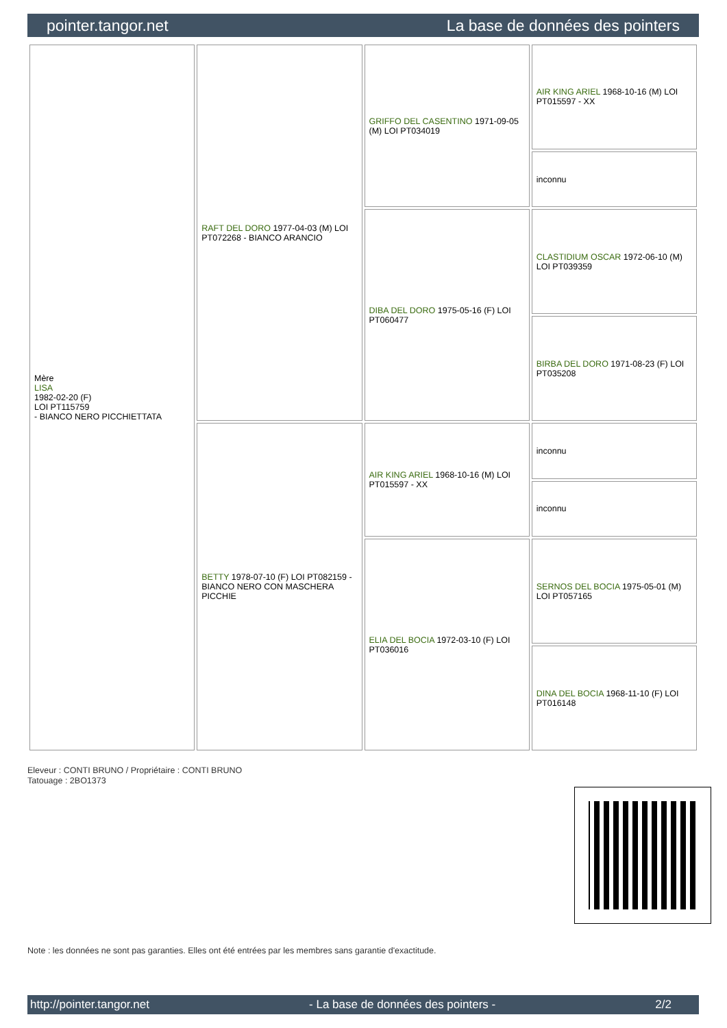pointer.tangor.net La base de données des pointers
| Mère LISA 1982-02-20 (F) LOI PT115759 - BIANCO NERO PICCHIETTATA | RAFT DEL DORO 1977-04-03 (M) LOI PT072268 - BIANCO ARANCIO | GRIFFO DEL CASENTINO 1971-09-05 (M) LOI PT034019 | AIR KING ARIEL 1968-10-16 (M) LOI PT015597 - XX |
| | | | inconnu |
| | | DIBA DEL DORO 1975-05-16 (F) LOI PT060477 | CLASTIDIUM OSCAR 1972-06-10 (M) LOI PT039359 |
| | | | BIRBA DEL DORO 1971-08-23 (F) LOI PT035208 |
| | BETTY 1978-07-10 (F) LOI PT082159 - BIANCO NERO CON MASCHERA PICCHIE | AIR KING ARIEL 1968-10-16 (M) LOI PT015597 - XX | inconnu |
| | | | inconnu |
| | | ELIA DEL BOCIA 1972-03-10 (F) LOI PT036016 | SERNOS DEL BOCIA 1975-05-01 (M) LOI PT057165 |
| | | | DINA DEL BOCIA 1968-11-10 (F) LOI PT016148 |
Eleveur : CONTI BRUNO / Propriétaire : CONTI BRUNO
Tatouage : 2BO1373
Note : les données ne sont pas garanties. Elles ont été entrées par les membres sans garantie d'exactitude.
http://pointer.tangor.net - La base de données des pointers - 2/2